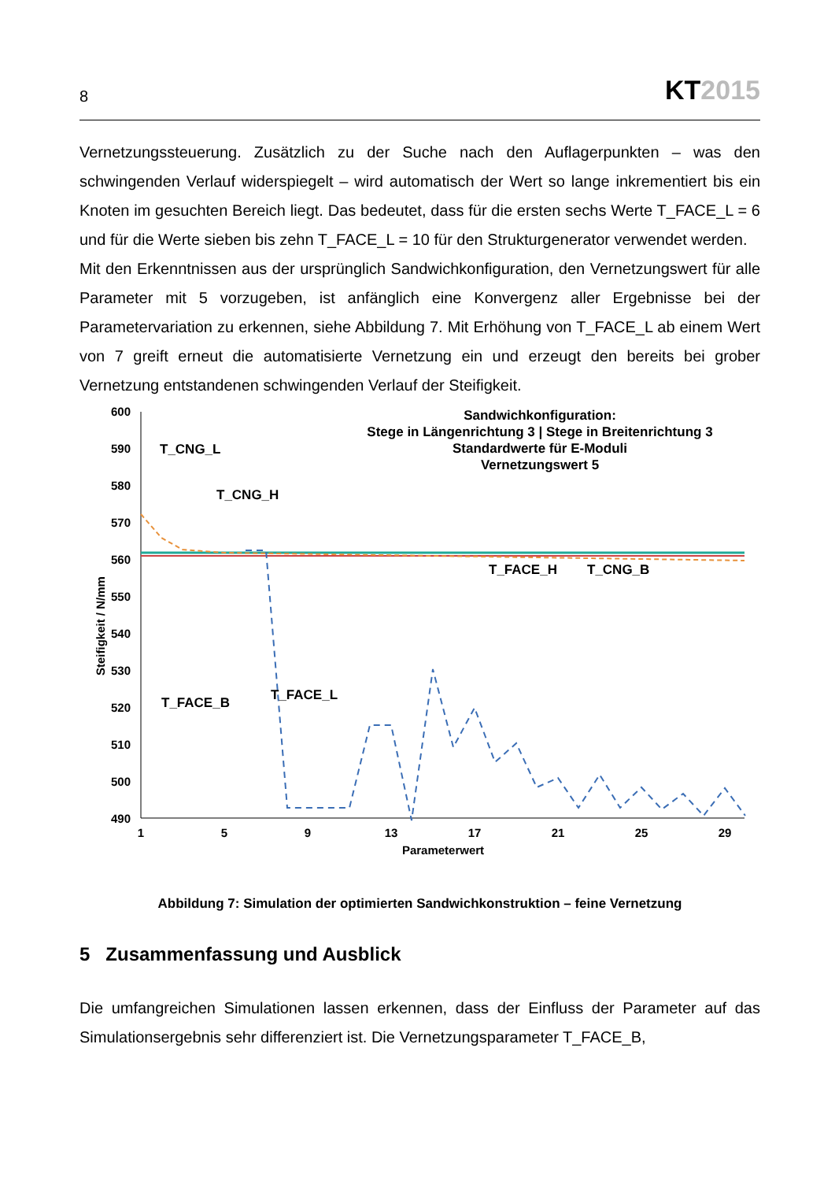8
KT2015
Vernetzungssteuerung. Zusätzlich zu der Suche nach den Auflagerpunkten – was den schwingenden Verlauf widerspiegelt – wird automatisch der Wert so lange inkrementiert bis ein Knoten im gesuchten Bereich liegt. Das bedeutet, dass für die ersten sechs Werte T_FACE_L = 6 und für die Werte sieben bis zehn T_FACE_L = 10 für den Strukturgenerator verwendet werden.
Mit den Erkenntnissen aus der ursprünglich Sandwichkonfiguration, den Vernetzungswert für alle Parameter mit 5 vorzugeben, ist anfänglich eine Konvergenz aller Ergebnisse bei der Parametervariation zu erkennen, siehe Abbildung 7. Mit Erhöhung von T_FACE_L ab einem Wert von 7 greift erneut die automatisierte Vernetzung ein und erzeugt den bereits bei grober Vernetzung entstandenen schwingenden Verlauf der Steifigkeit.
600
590
580
570
560
550
540
530
520
510
500
490
1
5
9
13
17
21
25
29
Parameterwert
Sandwichkonfiguration:
Stege in Längenrichtung 3 | Stege in Breitenrichtung 3
Standardwerte für E-Moduli
Vernetzungswert 5
Steifigkeit / N/mm
T_CNG_L
T_CNG_H
T_FACE_H
T_CNG_B
T_FACE_B
T_FACE_L
Abbildung 7: Simulation der optimierten Sandwichkonstruktion – feine Vernetzung
5 Zusammenfassung und Ausblick
Die umfangreichen Simulationen lassen erkennen, dass der Einfluss der Parameter auf das Simulationsergebnis sehr differenziert ist. Die Vernetzungsparameter T_FACE_B,